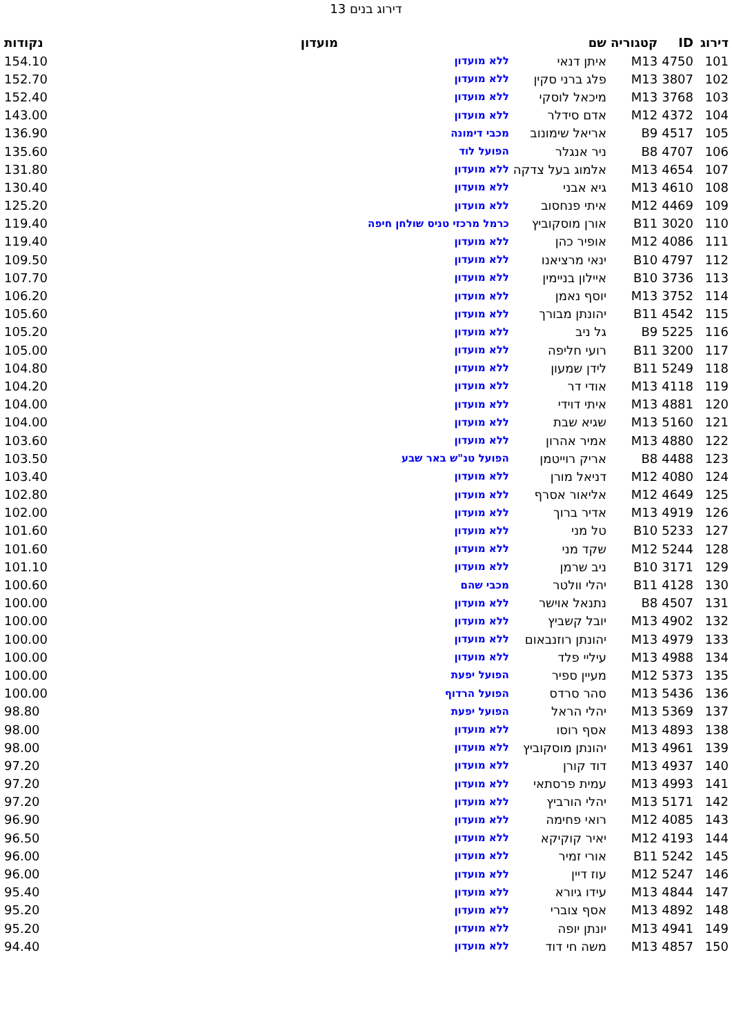דירוג בנים 13
| דירוג | ID | קטגוריה | שם | מועדון | נקודות |
| --- | --- | --- | --- | --- | --- |
| 101 | 4750 | M13 | איתן דנאי | ללא מועדון | 154.10 |
| 102 | 3807 | M13 | פלג ברני סקין | ללא מועדון | 152.70 |
| 103 | 3768 | M13 | מיכאל לוסקי | ללא מועדון | 152.40 |
| 104 | 4372 | M12 | אדם סידלר | ללא מועדון | 143.00 |
| 105 | 4517 | B9 | אריאל שימונוב | מכבי דימונה | 136.90 |
| 106 | 4707 | B8 | ניר אנגלר | הפועל לוד | 135.60 |
| 107 | 4654 | M13 | אלמוג בעל צדקה | ללא מועדון | 131.80 |
| 108 | 4610 | M13 | גיא אבני | ללא מועדון | 130.40 |
| 109 | 4469 | M12 | איתי פנחסוב | ללא מועדון | 125.20 |
| 110 | 3020 | B11 | אורן מוסקוביץ | כרמל מרכזי טניס שולחן חיפה | 119.40 |
| 111 | 4086 | M12 | אופיר כהן | ללא מועדון | 119.40 |
| 112 | 4797 | B10 | ינאי מרציאנו | ללא מועדון | 109.50 |
| 113 | 3736 | B10 | איילון בניימין | ללא מועדון | 107.70 |
| 114 | 3752 | M13 | יוסף נאמן | ללא מועדון | 106.20 |
| 115 | 4542 | B11 | יהונתן מבורך | ללא מועדון | 105.60 |
| 116 | 5225 | B9 | גל ניב | ללא מועדון | 105.20 |
| 117 | 3200 | B11 | רועי חליפה | ללא מועדון | 105.00 |
| 118 | 5249 | B11 | לידן שמעון | ללא מועדון | 104.80 |
| 119 | 4118 | M13 | אודי דר | ללא מועדון | 104.20 |
| 120 | 4881 | M13 | איתי דוידי | ללא מועדון | 104.00 |
| 121 | 5160 | M13 | שגיא שבת | ללא מועדון | 104.00 |
| 122 | 4880 | M13 | אמיר אהרון | ללא מועדון | 103.60 |
| 123 | 4488 | B8 | אריק רוייטמן | הפועל טנ"ש באר שבע | 103.50 |
| 124 | 4080 | M12 | דניאל מורן | ללא מועדון | 103.40 |
| 125 | 4649 | M12 | אליאור אסרף | ללא מועדון | 102.80 |
| 126 | 4919 | M13 | אדיר ברוך | ללא מועדון | 102.00 |
| 127 | 5233 | B10 | טל מני | ללא מועדון | 101.60 |
| 128 | 5244 | M12 | שקד מני | ללא מועדון | 101.60 |
| 129 | 3171 | B10 | ניב שרמן | ללא מועדון | 101.10 |
| 130 | 4128 | B11 | יהלי וולטר | מכבי שהם | 100.60 |
| 131 | 4507 | B8 | נתנאל אוישר | ללא מועדון | 100.00 |
| 132 | 4902 | M13 | יובל קשביץ | ללא מועדון | 100.00 |
| 133 | 4979 | M13 | יהונתן רוזנבאום | ללא מועדון | 100.00 |
| 134 | 4988 | M13 | עיליי פלד | ללא מועדון | 100.00 |
| 135 | 5373 | M12 | מעיין ספיר | הפועל יפעת | 100.00 |
| 136 | 5436 | M13 | סהר סרדס | הפועל הרדוף | 100.00 |
| 137 | 5369 | M13 | יהלי הראל | הפועל יפעת | 98.80 |
| 138 | 4893 | M13 | אסף רוסו | ללא מועדון | 98.00 |
| 139 | 4961 | M13 | יהונתן מוסקוביץ | ללא מועדון | 98.00 |
| 140 | 4937 | M13 | דוד קורן | ללא מועדון | 97.20 |
| 141 | 4993 | M13 | עמית פרסתאי | ללא מועדון | 97.20 |
| 142 | 5171 | M13 | יהלי הורביץ | ללא מועדון | 97.20 |
| 143 | 4085 | M12 | רואי פחימה | ללא מועדון | 96.90 |
| 144 | 4193 | M12 | יאיר קוקיקא | ללא מועדון | 96.50 |
| 145 | 5242 | B11 | אורי זמיר | ללא מועדון | 96.00 |
| 146 | 5247 | M12 | עוז דיין | ללא מועדון | 96.00 |
| 147 | 4844 | M13 | עידו גיורא | ללא מועדון | 95.40 |
| 148 | 4892 | M13 | אסף צוברי | ללא מועדון | 95.20 |
| 149 | 4941 | M13 | יונתן יופה | ללא מועדון | 95.20 |
| 150 | 4857 | M13 | משה חי דוד | ללא מועדון | 94.40 |